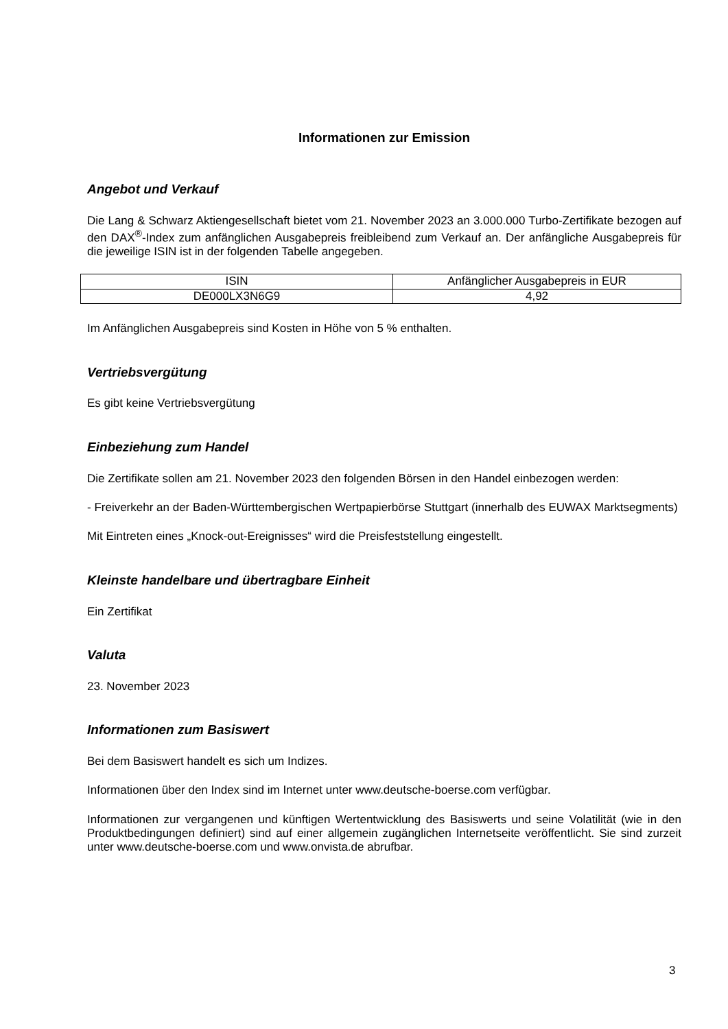Informationen zur Emission
Angebot und Verkauf
Die Lang & Schwarz Aktiengesellschaft bietet vom 21. November 2023 an 3.000.000 Turbo-Zertifikate bezogen auf den DAX<sup>®</sup>-Index zum anfänglichen Ausgabepreis freibleibend zum Verkauf an. Der anfängliche Ausgabepreis für die jeweilige ISIN ist in der folgenden Tabelle angegeben.
| ISIN | Anfänglicher Ausgabepreis in EUR |
| DE000LX3N6G9 | 4,92 |
Im Anfänglichen Ausgabepreis sind Kosten in Höhe von 5 % enthalten.
Vertriebsvergütung
Es gibt keine Vertriebsvergütung
Einbeziehung zum Handel
Die Zertifikate sollen am 21. November 2023 den folgenden Börsen in den Handel einbezogen werden:
- Freiverkehr an der Baden-Württembergischen Wertpapierbörse Stuttgart (innerhalb des EUWAX Marktsegments)
Mit Eintreten eines „Knock-out-Ereignisses“ wird die Preisfeststellung eingestellt.
Kleinste handelbare und übertragbare Einheit
Ein Zertifikat
Valuta
23. November 2023
Informationen zum Basiswert
Bei dem Basiswert handelt es sich um Indizes.
Informationen über den Index sind im Internet unter www.deutsche-boerse.com verfügbar.
Informationen zur vergangenen und künftigen Wertentwicklung des Basiswerts und seine Volatilität (wie in den Produktbedingungen definiert) sind auf einer allgemein zugänglichen Internetseite veröffentlicht. Sie sind zurzeit unter www.deutsche-boerse.com und www.onvista.de abrufbar.
3